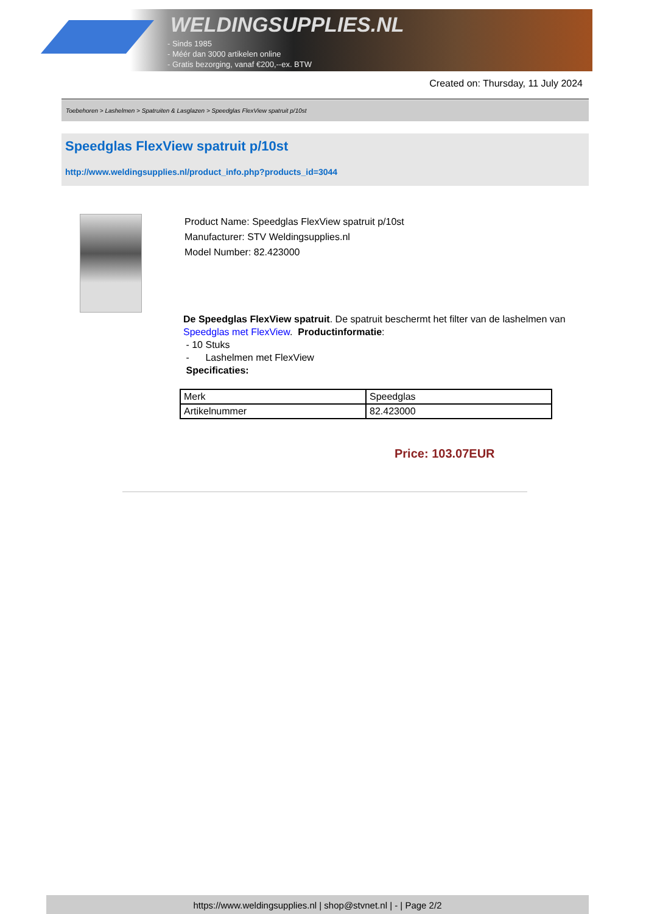WELDINGSUPPLIES.NL
- Sinds 1985
- Méér dan 3000 artikelen online
- Gratis bezorging, vanaf €200,--ex. BTW
Created on: Thursday, 11 July 2024
Toebehoren > Lashelmen > Spatruiten & Lasglazen > Speedglas FlexView spatruit p/10st
Speedglas FlexView spatruit p/10st
http://www.weldingsupplies.nl/product_info.php?products_id=3044
Product Name: Speedglas FlexView spatruit p/10st
Manufacturer: STV Weldingsupplies.nl
Model Number: 82.423000
De Speedglas FlexView spatruit. De spatruit beschermt het filter van de lashelmen van Speedglas met FlexView. Productinformatie:
- 10 Stuks
- Lashelmen met FlexView
Specificaties:
| Merk | Speedglas |
| Artikelnummer | 82.423000 |
Price: 103.07EUR
https://www.weldingsupplies.nl | shop@stvnet.nl | - | Page 2/2